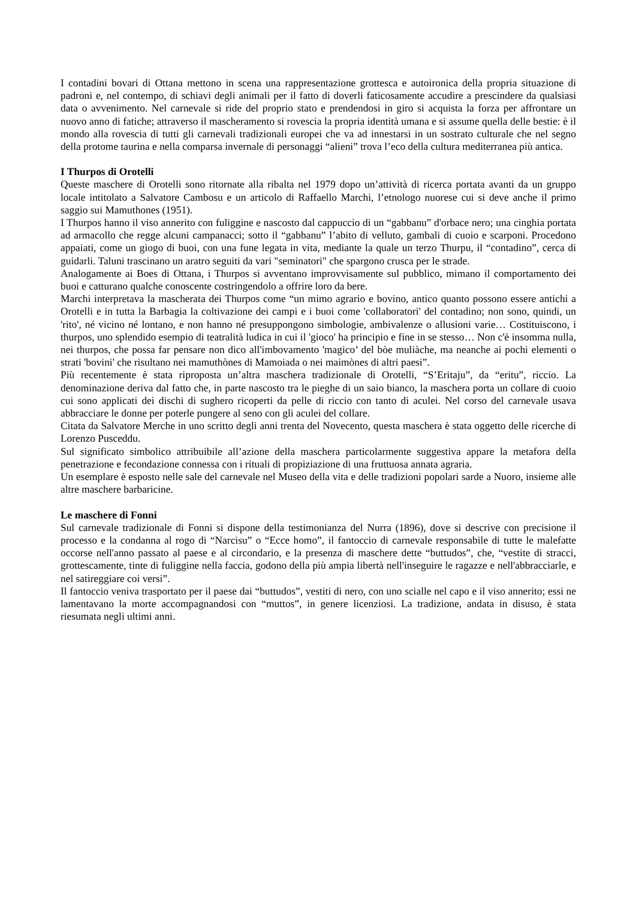I contadini bovari di Ottana mettono in scena una rappresentazione grottesca e autoironica della propria situazione di padroni e, nel contempo, di schiavi degli animali per il fatto di doverli faticosamente accudire a prescindere da qualsiasi data o avvenimento. Nel carnevale si ride del proprio stato e prendendosi in giro si acquista la forza per affrontare un nuovo anno di fatiche; attraverso il mascheramento si rovescia la propria identità umana e si assume quella delle bestie: è il mondo alla rovescia di tutti gli carnevali tradizionali europei che va ad innestarsi in un sostrato culturale che nel segno della protome taurina e nella comparsa invernale di personaggi “alieni” trova l’eco della cultura mediterranea più antica.
I Thurpos di Orotelli
Queste maschere di Orotelli sono ritornate alla ribalta nel 1979 dopo un’attività di ricerca portata avanti da un gruppo locale intitolato a Salvatore Cambosu e un articolo di Raffaello Marchi, l’etnologo nuorese cui si deve anche il primo saggio sui Mamuthones (1951).
I Thurpos hanno il viso annerito con fuliggine e nascosto dal cappuccio di un “gabbanu” d'orbace nero; una cinghia portata ad armacollo che regge alcuni campanacci; sotto il “gabbanu” l’abito di velluto, gambali di cuoio e scarponi. Procedono appaiati, come un giogo di buoi, con una fune legata in vita, mediante la quale un terzo Thurpu, il “contadino”, cerca di guidarli. Taluni trascinano un aratro seguiti da vari "seminatori" che spargono crusca per le strade.
Analogamente ai Boes di Ottana, i Thurpos si avventano improvvisamente sul pubblico, mimano il comportamento dei buoi e catturano qualche conoscente costringendolo a offrire loro da bere.
Marchi interpretava la mascherata dei Thurpos come “un mimo agrario e bovino, antico quanto possono essere antichi a Orotelli e in tutta la Barbagia la coltivazione dei campi e i buoi come 'collaboratori' del contadino; non sono, quindi, un 'rito', né vicino né lontano, e non hanno né presuppongono simbologie, ambivalenze o allusioni varie… Costituiscono, i thurpos, uno splendido esempio di teatralità ludica in cui il 'gioco' ha principio e fine in se stesso… Non c'è insomma nulla, nei thurpos, che possa far pensare non dico all'imbovamento 'magico’ del bòe muliàche, ma neanche ai pochi elementi o strati 'bovini' che risultano nei mamuthònes di Mamoiada o nei maimònes di altri paesi”.
Più recentemente è stata riproposta un’altra maschera tradizionale di Orotelli, “S’Eritaju”, da “eritu”, riccio. La denominazione deriva dal fatto che, in parte nascosto tra le pieghe di un saio bianco, la maschera porta un collare di cuoio cui sono applicati dei dischi di sughero ricoperti da pelle di riccio con tanto di aculei. Nel corso del carnevale usava abbracciare le donne per poterle pungere al seno con gli aculei del collare.
Citata da Salvatore Merche in uno scritto degli anni trenta del Novecento, questa maschera è stata oggetto delle ricerche di Lorenzo Pusceddu.
Sul significato simbolico attribuibile all’azione della maschera particolarmente suggestiva appare la metafora della penetrazione e fecondazione connessa con i rituali di propiziazione di una fruttuosa annata agraria.
Un esemplare è esposto nelle sale del carnevale nel Museo della vita e delle tradizioni popolari sarde a Nuoro, insieme alle altre maschere barbaricine.
Le maschere di Fonni
Sul carnevale tradizionale di Fonni si dispone della testimonianza del Nurra (1896), dove si descrive con precisione il processo e la condanna al rogo di “Narcisu” o “Ecce homo”, il fantoccio di carnevale responsabile di tutte le malefatte occorse nell'anno passato al paese e al circondario, e la presenza di maschere dette “buttudos”, che, “vestite di stracci, grottescamente, tinte di fuliggine nella faccia, godono della più ampia libertà nell'inseguire le ragazze e nell'abbracciarle, e nel satireggiare coi versi”.
Il fantoccio veniva trasportato per il paese dai “buttudos”, vestiti di nero, con uno scialle nel capo e il viso annerito; essi ne lamentavano la morte accompagnandosi con “muttos”, in genere licenziosi. La tradizione, andata in disuso, è stata riesumata negli ultimi anni.